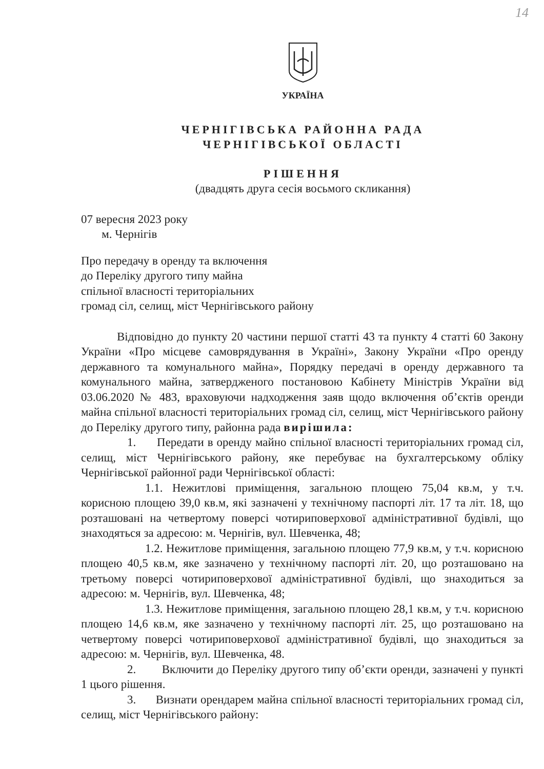14
УКРАЇНА
ЧЕРНІГІВСЬКА РАЙОННА РАДА
ЧЕРНІГІВСЬКОЇ ОБЛАСТІ
РІШЕННЯ
(двадцять друга сесія восьмого скликання)
07 вересня 2023 року
м. Чернігів
Про передачу в оренду та включення
до Переліку другого типу майна
спільної власності територіальних
громад сіл, селищ, міст Чернігівського району
Відповідно до пункту 20 частини першої статті 43 та пункту 4 статті 60 Закону України «Про місцеве самоврядування в Україні», Закону України «Про оренду державного та комунального майна», Порядку передачі в оренду державного та комунального майна, затвердженого постановою Кабінету Міністрів України від 03.06.2020 № 483, враховуючи надходження заяв щодо включення об’єктів оренди майна спільної власності територіальних громад сіл, селищ, міст Чернігівського району до Переліку другого типу, районна рада вирішила:
1. Передати в оренду майно спільної власності територіальних громад сіл, селищ, міст Чернігівського району, яке перебуває на бухгалтерському обліку Чернігівської районної ради Чернігівської області:
1.1. Нежитлові приміщення, загальною площею 75,04 кв.м, у т.ч. корисною площею 39,0 кв.м, які зазначені у технічному паспорті літ. 17 та літ. 18, що розташовані на четвертому поверсі чотириповерхової адміністративної будівлі, що знаходяться за адресою: м. Чернігів, вул. Шевченка, 48;
1.2. Нежитлове приміщення, загальною площею 77,9 кв.м, у т.ч. корисною площею 40,5 кв.м, яке зазначено у технічному паспорті літ. 20, що розташовано на третьому поверсі чотириповерхової адміністративної будівлі, що знаходиться за адресою: м. Чернігів, вул. Шевченка, 48;
1.3. Нежитлове приміщення, загальною площею 28,1 кв.м, у т.ч. корисною площею 14,6 кв.м, яке зазначено у технічному паспорті літ. 25, що розташовано на четвертому поверсі чотириповерхової адміністративної будівлі, що знаходиться за адресою: м. Чернігів, вул. Шевченка, 48.
2. Включити до Переліку другого типу об’єкти оренди, зазначені у пункті 1 цього рішення.
3. Визнати орендарем майна спільної власності територіальних громад сіл, селищ, міст Чернігівського району: